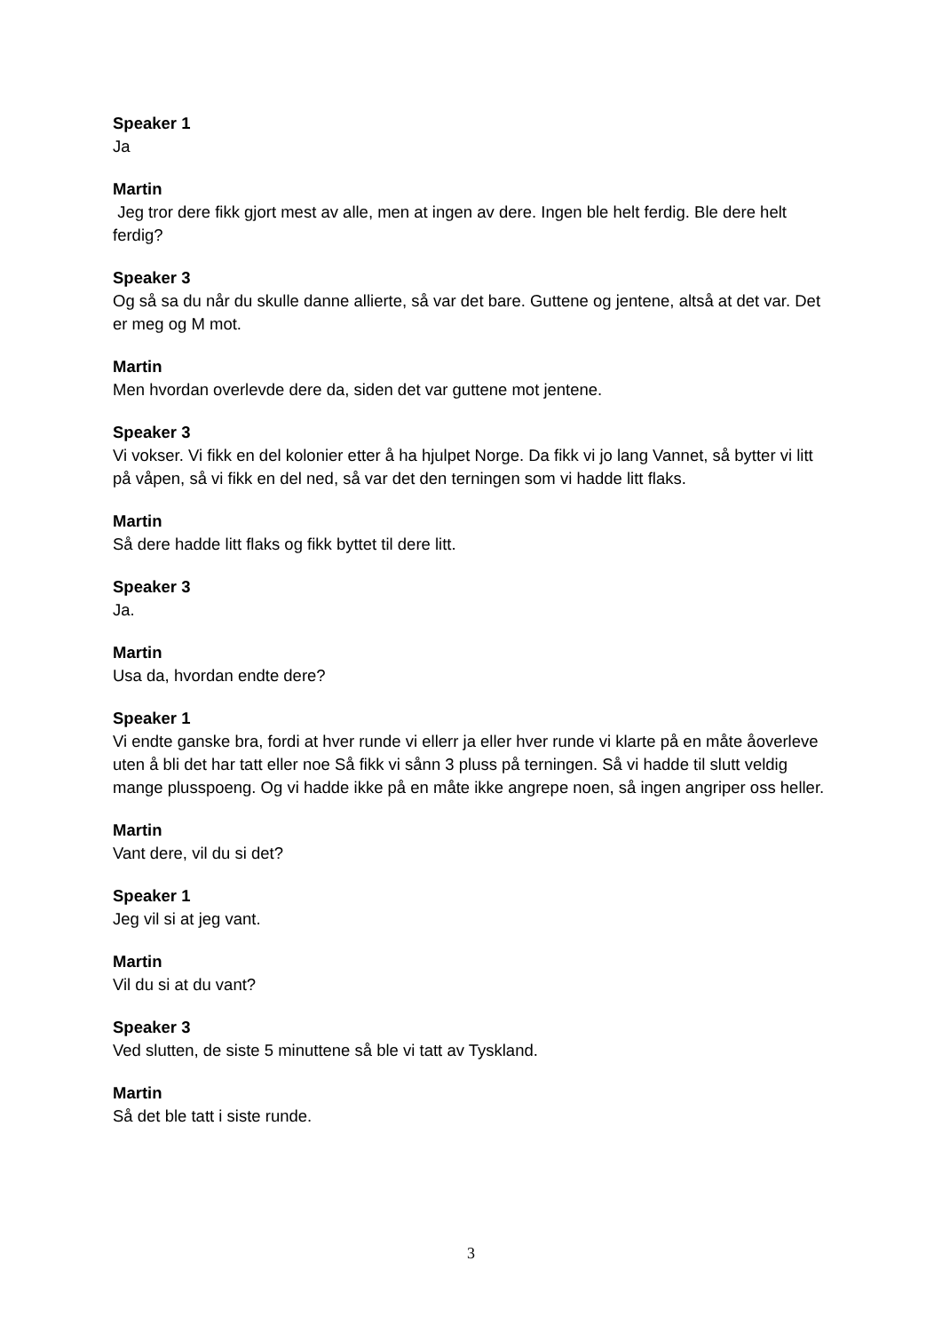Speaker 1
Ja
Martin
Jeg tror dere fikk gjort mest av alle, men at ingen av dere. Ingen ble helt ferdig. Ble dere helt ferdig?
Speaker 3
Og så sa du når du skulle danne allierte, så var det bare. Guttene og jentene, altså at det var. Det er meg og M mot.
Martin
Men hvordan overlevde dere da, siden det var guttene mot jentene.
Speaker 3
Vi vokser. Vi fikk en del kolonier etter å ha hjulpet Norge. Da fikk vi jo lang Vannet, så bytter vi litt på våpen, så vi fikk en del ned, så var det den terningen som vi hadde litt flaks.
Martin
Så dere hadde litt flaks og fikk byttet til dere litt.
Speaker 3
Ja.
Martin
Usa da, hvordan endte dere?
Speaker 1
Vi endte ganske bra, fordi at hver runde vi ellerr ja eller hver runde vi klarte på en måte åoverleve uten å bli det har tatt eller noe Så fikk vi sånn 3 pluss på terningen. Så vi hadde til slutt veldig mange plusspoeng. Og vi hadde ikke på en måte ikke angrepe noen, så ingen angriper oss heller.
Martin
Vant dere, vil du si det?
Speaker 1
Jeg vil si at jeg vant.
Martin
Vil du si at du vant?
Speaker 3
Ved slutten, de siste 5 minuttene så ble vi tatt av Tyskland.
Martin
Så det ble tatt i siste runde.
3